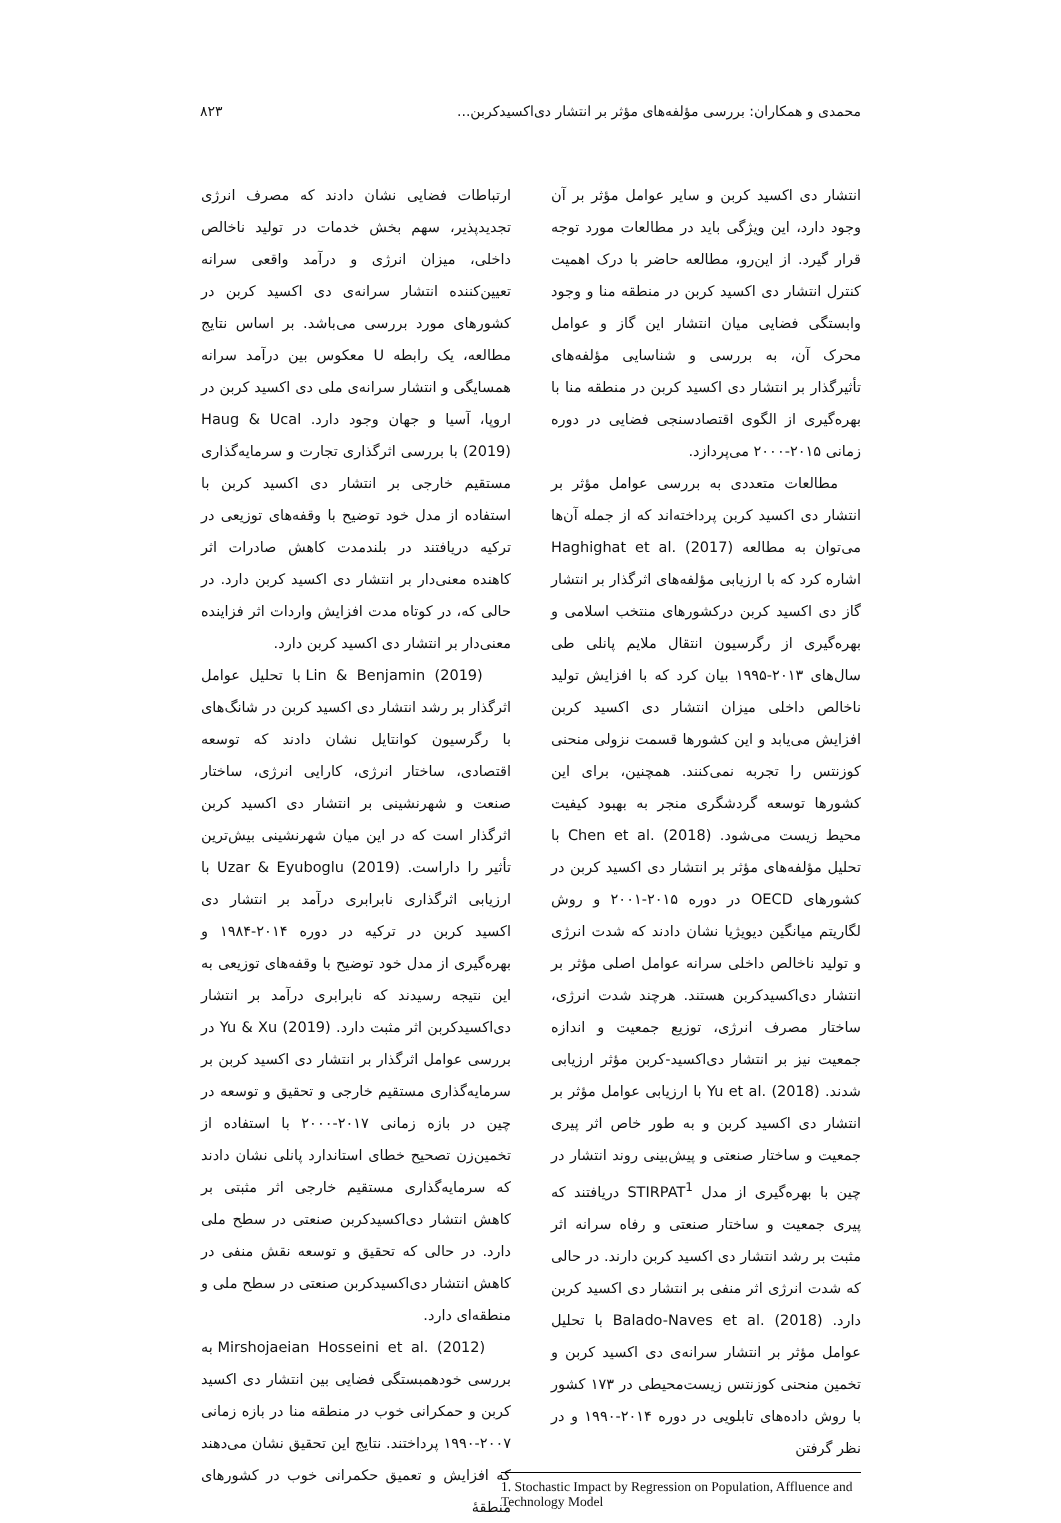محمدی و همکاران: بررسی مؤلفه‌های مؤثر بر انتشار دی‌اکسیدکربن... ۸۲۳
انتشار دی اکسید کربن و سایر عوامل مؤثر بر آن وجود دارد، این ویژگی باید در مطالعات مورد توجه قرار گیرد. از این‌رو، مطالعه حاضر با درک اهمیت کنترل انتشار دی اکسید کربن در منطقه منا و وجود وابستگی فضایی میان انتشار این گاز و عوامل محرک آن، به بررسی و شناسایی مؤلفه‌های تأثیرگذار بر انتشار دی اکسید کربن در منطقه منا با بهره‌گیری از الگوی اقتصادسنجی فضایی در دوره زمانی ۲۰۱۵-۲۰۰۰ می‌پردازد.
مطالعات متعددی به بررسی عوامل مؤثر بر انتشار دی اکسید کربن پرداخته‌اند که از جمله آن‌ها می‌توان به مطالعه Haghighat et al. (2017) اشاره کرد که با ارزیابی مؤلفه‌های اثرگذار بر انتشار گاز دی اکسید کربن درکشورهای منتخب اسلامی و بهره‌گیری از رگرسیون انتقال ملایم پانلی طی سال‌های ۲۰۱۳-۱۹۹۵ بیان کرد که با افزایش تولید ناخالص داخلی میزان انتشار دی اکسید کربن افزایش می‌یابد و این کشورها قسمت نزولی منحنی کوزنتس را تجربه نمی‌کنند. همچنین، برای این کشورها توسعه گردشگری منجر به بهبود کیفیت محیط زیست می‌شود. Chen et al. (2018) با تحلیل مؤلفه‌های مؤثر بر انتشار دی اکسید کربن در کشورهای OECD در دوره ۲۰۱۵-۲۰۰۱ و روش لگاریتم میانگین دیویژیا نشان دادند که شدت انرژی و تولید ناخالص داخلی سرانه عوامل اصلی مؤثر بر انتشار دی‌اکسیدکربن هستند. هرچند شدت انرژی، ساختار مصرف انرژی، توزیع جمعیت و اندازه جمعیت نیز بر انتشار دی‌اکسید-کربن مؤثر ارزیابی شدند. Yu et al. (2018) با ارزیابی عوامل مؤثر بر انتشار دی اکسید کربن و به طور خاص اثر پیری جمعیت و ساختار صنعتی و پیش‌بینی روند انتشار در چین با بهره‌گیری از مدل STIRPAT<sup>1</sup> دریافتند که پیری جمعیت و ساختار صنعتی و رفاه سرانه اثر مثبت بر رشد انتشار دی اکسید کربن دارند. در حالی که شدت انرژی اثر منفی بر انتشار دی اکسید کربن دارد. Balado-Naves et al. (2018) با تحلیل عوامل مؤثر بر انتشار سرانه‌ی دی اکسید کربن و تخمین منحنی کوزنتس زیست‌محیطی در ۱۷۳ کشور با روش داده‌های تابلویی در دوره ۲۰۱۴-۱۹۹۰ و در نظر گرفتن
1. Stochastic Impact by Regression on Population, Affluence and Technology Model
ارتباطات فضایی نشان دادند که مصرف انرژی تجدیدپذیر، سهم بخش خدمات در تولید ناخالص داخلی، میزان انرژی و درآمد واقعی سرانه تعیین‌کننده انتشار سرانه‌ی دی اکسید کربن در کشورهای مورد بررسی می‌باشد. بر اساس نتایج مطالعه، یک رابطه U معکوس بین درآمد سرانه همسایگی و انتشار سرانه‌ی ملی دی اکسید کربن در اروپا، آسیا و جهان وجود دارد. Haug & Ucal (2019) با بررسی اثرگذاری تجارت و سرمایه‌گذاری مستقیم خارجی بر انتشار دی اکسید کربن با استفاده از مدل خود توضیح با وقفه‌های توزیعی در ترکیه دریافتند در بلندمدت کاهش صادرات اثر کاهنده معنی‌دار بر انتشار دی اکسید کربن دارد. در حالی که، در کوتاه مدت افزایش واردات اثر فزاینده معنی‌دار بر انتشار دی اکسید کربن دارد.
Lin & Benjamin (2019) با تحلیل عوامل اثرگذار بر رشد انتشار دی اکسید کربن در شانگ‌های با رگرسیون کوانتایل نشان دادند که توسعه اقتصادی، ساختار انرژی، کارایی انرژی، ساختار صنعت و شهرنشینی بر انتشار دی اکسید کربن اثرگذار است که در این میان شهرنشینی بیش‌ترین تأثیر را داراست. Uzar & Eyuboglu (2019) با ارزیابی اثرگذاری نابرابری درآمد بر انتشار دی اکسید کربن در ترکیه در دوره ۲۰۱۴-۱۹۸۴ و بهره‌گیری از مدل خود توضیح با وقفه‌های توزیعی به این نتیجه رسیدند که نابرابری درآمد بر انتشار دی‌اکسیدکربن اثر مثبت دارد. Yu & Xu (2019) در بررسی عوامل اثرگذار بر انتشار دی اکسید کربن بر سرمایه‌گذاری مستقیم خارجی و تحقیق و توسعه در چین در بازه زمانی ۲۰۱۷-۲۰۰۰ با استفاده از تخمین‌زن تصحیح خطای استاندارد پانلی نشان دادند که سرمایه‌گذاری مستقیم خارجی اثر مثبتی بر کاهش انتشار دی‌اکسیدکربن صنعتی در سطح ملی دارد. در حالی که تحقیق و توسعه نقش منفی در کاهش انتشار دی‌اکسیدکربن صنعتی در سطح ملی و منطقه‌ای دارد.
Mirshojaeian Hosseini et al. (2012) به بررسی خودهمبستگی فضایی بین انتشار دی اکسید کربن و حمکرانی خوب در منطقه منا در بازه زمانی ۲۰۰۷-۱۹۹۰ پرداختند. نتایج این تحقیق نشان می‌دهند که افزایش و تعمیق حکمرانی خوب در کشورهای منطقهٔ